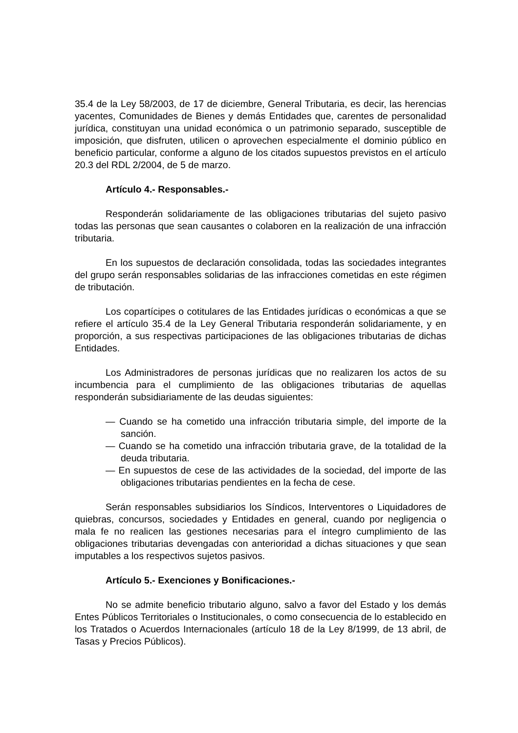35.4 de la Ley 58/2003, de 17 de diciembre, General Tributaria, es decir, las herencias yacentes, Comunidades de Bienes y demás Entidades que, carentes de personalidad jurídica, constituyan una unidad económica o un patrimonio separado, susceptible de imposición, que disfruten, utilicen o aprovechen especialmente el dominio público en beneficio particular, conforme a alguno de los citados supuestos previstos en el artículo 20.3 del RDL 2/2004, de 5 de marzo.
Artículo 4.- Responsables.-
Responderán solidariamente de las obligaciones tributarias del sujeto pasivo todas las personas que sean causantes o colaboren en la realización de una infracción tributaria.
En los supuestos de declaración consolidada, todas las sociedades integrantes del grupo serán responsables solidarias de las infracciones cometidas en este régimen de tributación.
Los copartícipes o cotitulares de las Entidades jurídicas o económicas a que se refiere el artículo 35.4 de la Ley General Tributaria responderán solidariamente, y en proporción, a sus respectivas participaciones de las obligaciones tributarias de dichas Entidades.
Los Administradores de personas jurídicas que no realizaren los actos de su incumbencia para el cumplimiento de las obligaciones tributarias de aquellas responderán subsidiariamente de las deudas siguientes:
— Cuando se ha cometido una infracción tributaria simple, del importe de la sanción.
— Cuando se ha cometido una infracción tributaria grave, de la totalidad de la deuda tributaria.
— En supuestos de cese de las actividades de la sociedad, del importe de las obligaciones tributarias pendientes en la fecha de cese.
Serán responsables subsidiarios los Síndicos, Interventores o Liquidadores de quiebras, concursos, sociedades y Entidades en general, cuando por negligencia o mala fe no realicen las gestiones necesarias para el íntegro cumplimiento de las obligaciones tributarias devengadas con anterioridad a dichas situaciones y que sean imputables a los respectivos sujetos pasivos.
Artículo 5.- Exenciones y Bonificaciones.-
No se admite beneficio tributario alguno, salvo a favor del Estado y los demás Entes Públicos Territoriales o Institucionales, o como consecuencia de lo establecido en los Tratados o Acuerdos Internacionales (artículo 18 de la Ley 8/1999, de 13 abril, de Tasas y Precios Públicos).